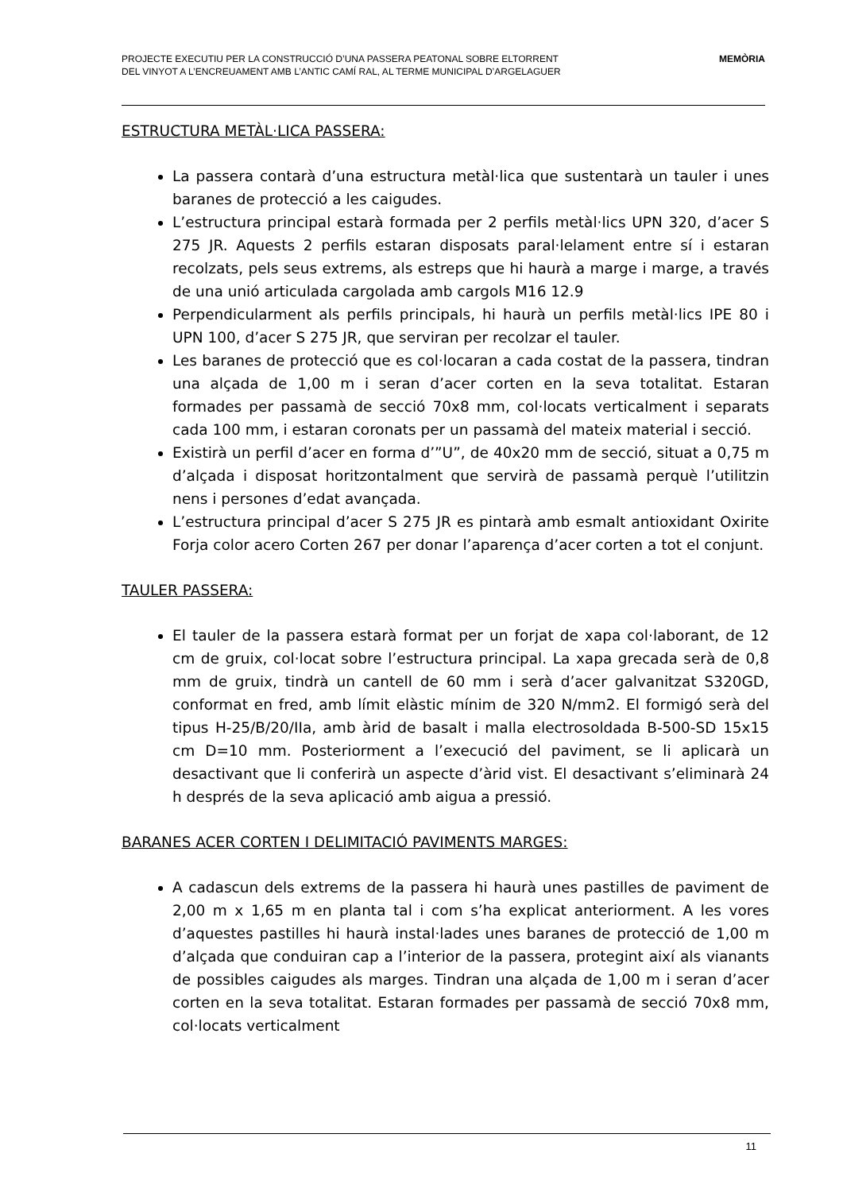PROJECTE EXECUTIU PER LA CONSTRUCCIÓ D’UNA PASSERA PEATONAL SOBRE ELTORRENT
DEL VINYOT A L’ENCREUAMENT AMB L’ANTIC CAMÍ RAL, AL TERME MUNICIPAL D’ARGELAGUER
MEMÒRIA
ESTRUCTURA METÀL·LICA PASSERA:
La passera contarà d’una estructura metàl·lica que sustentarà un tauler i unes baranes de protecció a les caigudes.
L’estructura principal estarà formada per 2 perfils metàl·lics UPN 320, d’acer S 275 JR. Aquests 2 perfils estaran disposats paral·lelament entre sí i estaran recolzats, pels seus extrems, als estreps que hi haurà a marge i marge, a través de una unió articulada cargolada amb cargols M16 12.9
Perpendicularment als perfils principals, hi haurà un perfils metàl·lics IPE 80 i UPN 100, d’acer S 275 JR, que serviran per recolzar el tauler.
Les baranes de protecció que es col·locaran a cada costat de la passera, tindran una alçada de 1,00 m i seran d’acer corten en la seva totalitat. Estaran formades per passamà de secció 70x8 mm, col·locats verticalment i separats cada 100 mm, i estaran coronats per un passamà del mateix material i secció.
Existirà un perfil d’acer en forma d’”U”, de 40x20 mm de secció, situat a 0,75 m d’alçada i disposat horitzontalment que servirà de passamà perquè l’utilitzin nens i persones d’edat avançada.
L’estructura principal d’acer S 275 JR es pintarà amb esmalt antioxidant Oxirite Forja color acero Corten 267 per donar l’aparença d’acer corten a tot el conjunt.
TAULER PASSERA:
El tauler de la passera estarà format per un forjat de xapa col·laborant, de 12 cm de gruix, col·locat sobre l’estructura principal. La xapa grecada serà de 0,8 mm de gruix, tindrà un cantell de 60 mm i serà d’acer galvanitzat S320GD, conformat en fred, amb límit elàstic mínim de 320 N/mm2. El formigó serà del tipus H-25/B/20/IIa, amb àrid de basalt i malla electrosoldada B-500-SD 15x15 cm D=10 mm. Posteriorment a l’execució del paviment, se li aplicarà un desactivant que li conferirà un aspecte d’àrid vist. El desactivant s’eliminarà 24 h després de la seva aplicació amb aigua a pressió.
BARANES ACER CORTEN I DELIMITACIÓ PAVIMENTS MARGES:
A cadascun dels extrems de la passera hi haurà unes pastilles de paviment de 2,00 m x 1,65 m en planta tal i com s’ha explicat anteriorment. A les vores d’aquestes pastilles hi haurà instal·lades unes baranes de protecció de 1,00 m d’alçada que conduiran cap a l’interior de la passera, protegint així als vianants de possibles caigudes als marges. Tindran una alçada de 1,00 m i seran d’acer corten en la seva totalitat. Estaran formades per passamà de secció 70x8 mm, col·locats verticalment
11